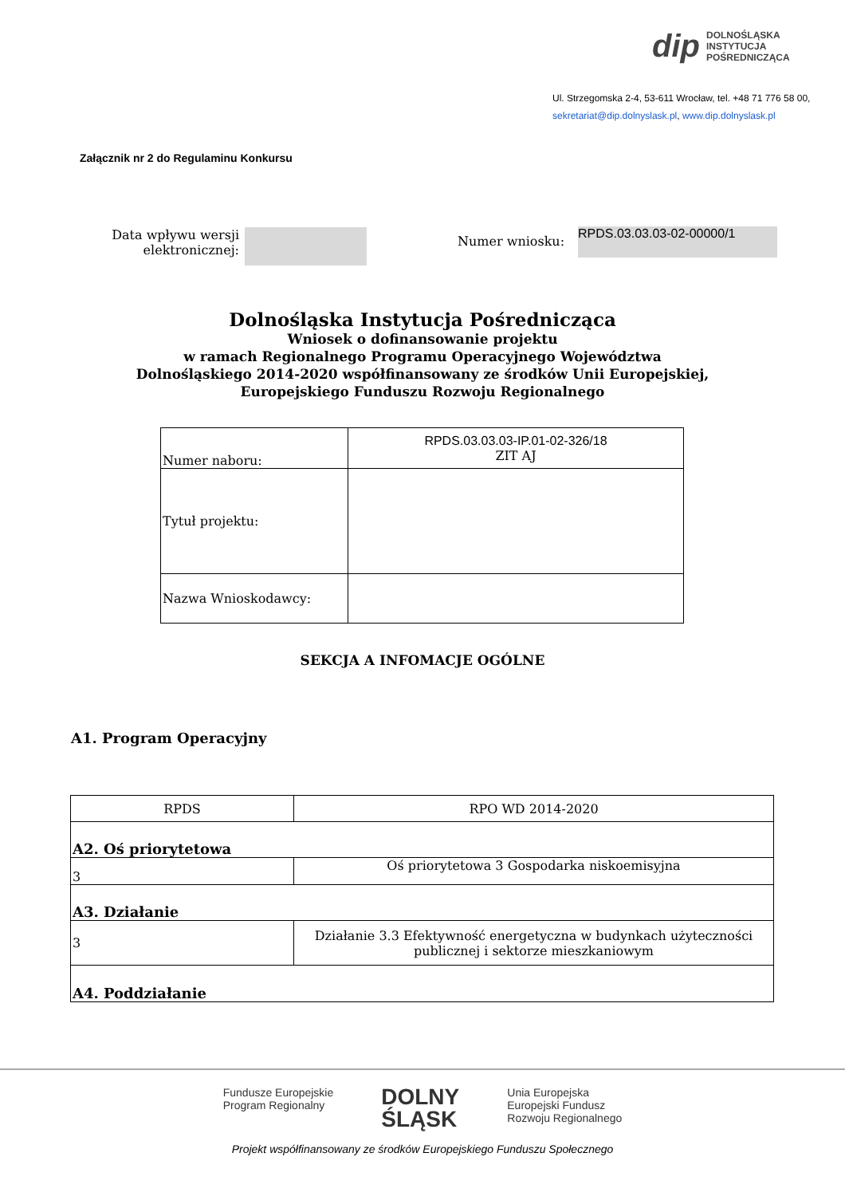dip DOLNOŚLĄSKA
INSTYTUCJA
POŚREDNICZĄCA
Ul. Strzegomska 2-4, 53-611 Wrocław, tel. +48 71 776 58 00,
sekretariat@dip.dolnyslask.pl, www.dip.dolnyslask.pl
Załącznik nr 2 do Regulaminu Konkursu
Data wpływu wersji elektronicznej:
Numer wniosku: RPDS.03.03.03-02-00000/1
Dolnośląska Instytucja Pośrednicząca
Wniosek o dofinansowanie projektu
w ramach Regionalnego Programu Operacyjnego Województwa
Dolnośląskiego 2014-2020 współfinansowany ze środków Unii Europejskiej,
Europejskiego Funduszu Rozwoju Regionalnego
| Numer naboru: | RPDS.03.03.03-IP.01-02-326/18 ZIT AJ |
| Tytuł projektu: | |
| Nazwa Wnioskodawcy: | |
SEKCJA A INFOMACJE OGÓLNE
A1. Program Operacyjny
| RPDS | RPO WD 2014-2020 |
| A2. Oś priorytetowa | |
| 3 | Oś priorytetowa 3 Gospodarka niskoemisyjna |
| A3. Działanie | |
| 3 | Działanie 3.3 Efektywność energetyczna w budynkach użyteczności publicznej i sektorze mieszkaniowym |
| A4. Poddziałanie | |
Fundusze Europejskie
Program Regionalny DOLNY
ŚLĄSK Unia Europejska
Europejski Fundusz
Rozwoju Regionalnego
Projekt współfinansowany ze środków Europejskiego Funduszu Społecznego